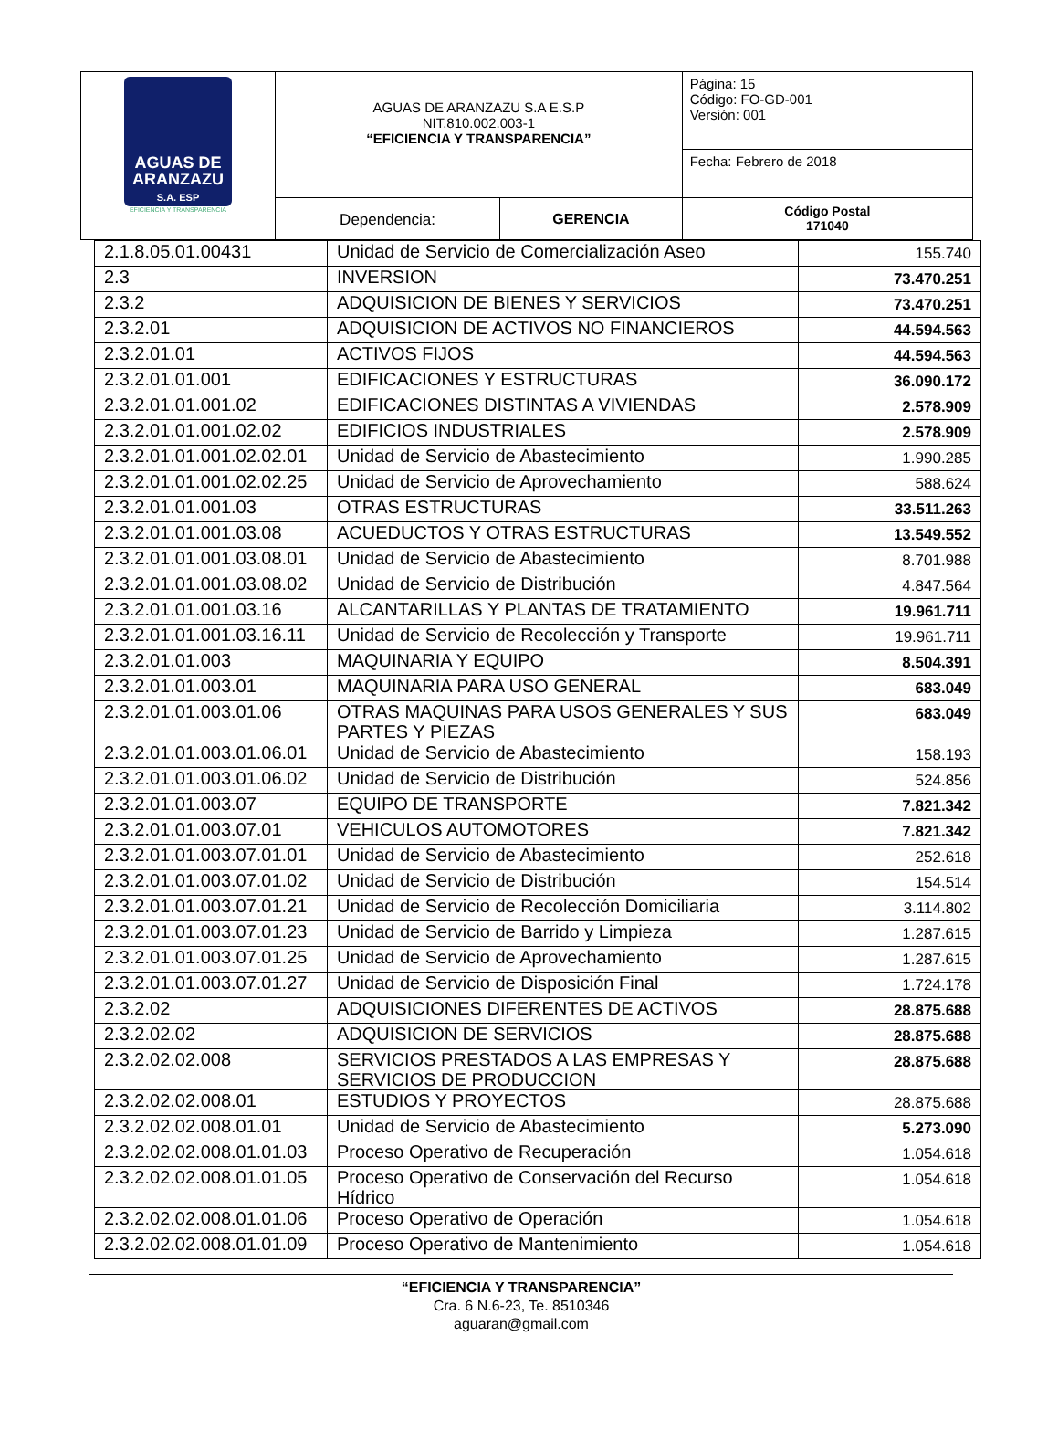| AGUAS DE ARANZAZU S.A. ESP EFICIENCIA Y TRANSPARENCIA | AGUAS DE ARANZAZU S.A E.S.P NIT.810.002.003-1 “EFICIENCIA Y TRANSPARENCIA” | | Página: 15 Código: FO-GD-001 Versión: 001 |
| | | | Fecha: Febrero de 2018 |
| | Dependencia: | GERENCIA | Código Postal 171040 |
| 2.1.8.05.01.00431 | Unidad de Servicio de Comercialización Aseo | 155.740 |
| 2.3 | INVERSION | 73.470.251 |
| 2.3.2 | ADQUISICION DE BIENES Y SERVICIOS | 73.470.251 |
| 2.3.2.01 | ADQUISICION DE ACTIVOS NO FINANCIEROS | 44.594.563 |
| 2.3.2.01.01 | ACTIVOS FIJOS | 44.594.563 |
| 2.3.2.01.01.001 | EDIFICACIONES Y ESTRUCTURAS | 36.090.172 |
| 2.3.2.01.01.001.02 | EDIFICACIONES DISTINTAS A VIVIENDAS | 2.578.909 |
| 2.3.2.01.01.001.02.02 | EDIFICIOS INDUSTRIALES | 2.578.909 |
| 2.3.2.01.01.001.02.02.01 | Unidad de Servicio de Abastecimiento | 1.990.285 |
| 2.3.2.01.01.001.02.02.25 | Unidad de Servicio de Aprovechamiento | 588.624 |
| 2.3.2.01.01.001.03 | OTRAS ESTRUCTURAS | 33.511.263 |
| 2.3.2.01.01.001.03.08 | ACUEDUCTOS Y OTRAS ESTRUCTURAS | 13.549.552 |
| 2.3.2.01.01.001.03.08.01 | Unidad de Servicio de Abastecimiento | 8.701.988 |
| 2.3.2.01.01.001.03.08.02 | Unidad de Servicio de Distribución | 4.847.564 |
| 2.3.2.01.01.001.03.16 | ALCANTARILLAS Y PLANTAS DE TRATAMIENTO | 19.961.711 |
| 2.3.2.01.01.001.03.16.11 | Unidad de Servicio de Recolección y Transporte | 19.961.711 |
| 2.3.2.01.01.003 | MAQUINARIA Y EQUIPO | 8.504.391 |
| 2.3.2.01.01.003.01 | MAQUINARIA PARA USO GENERAL | 683.049 |
| 2.3.2.01.01.003.01.06 | OTRAS MAQUINAS PARA USOS GENERALES Y SUS PARTES Y PIEZAS | 683.049 |
| 2.3.2.01.01.003.01.06.01 | Unidad de Servicio de Abastecimiento | 158.193 |
| 2.3.2.01.01.003.01.06.02 | Unidad de Servicio de Distribución | 524.856 |
| 2.3.2.01.01.003.07 | EQUIPO DE TRANSPORTE | 7.821.342 |
| 2.3.2.01.01.003.07.01 | VEHICULOS AUTOMOTORES | 7.821.342 |
| 2.3.2.01.01.003.07.01.01 | Unidad de Servicio de Abastecimiento | 252.618 |
| 2.3.2.01.01.003.07.01.02 | Unidad de Servicio de Distribución | 154.514 |
| 2.3.2.01.01.003.07.01.21 | Unidad de Servicio de Recolección Domiciliaria | 3.114.802 |
| 2.3.2.01.01.003.07.01.23 | Unidad de Servicio de Barrido y Limpieza | 1.287.615 |
| 2.3.2.01.01.003.07.01.25 | Unidad de Servicio de Aprovechamiento | 1.287.615 |
| 2.3.2.01.01.003.07.01.27 | Unidad de Servicio de Disposición Final | 1.724.178 |
| 2.3.2.02 | ADQUISICIONES DIFERENTES DE ACTIVOS | 28.875.688 |
| 2.3.2.02.02 | ADQUISICION DE SERVICIOS | 28.875.688 |
| 2.3.2.02.02.008 | SERVICIOS PRESTADOS A LAS EMPRESAS Y SERVICIOS DE PRODUCCION | 28.875.688 |
| 2.3.2.02.02.008.01 | ESTUDIOS Y PROYECTOS | 28.875.688 |
| 2.3.2.02.02.008.01.01 | Unidad de Servicio de Abastecimiento | 5.273.090 |
| 2.3.2.02.02.008.01.01.03 | Proceso Operativo de Recuperación | 1.054.618 |
| 2.3.2.02.02.008.01.01.05 | Proceso Operativo de Conservación del Recurso Hídrico | 1.054.618 |
| 2.3.2.02.02.008.01.01.06 | Proceso Operativo de Operación | 1.054.618 |
| 2.3.2.02.02.008.01.01.09 | Proceso Operativo de Mantenimiento | 1.054.618 |
“EFICIENCIA Y TRANSPARENCIA”
Cra. 6 N.6-23, Te. 8510346
aguaran@gmail.com